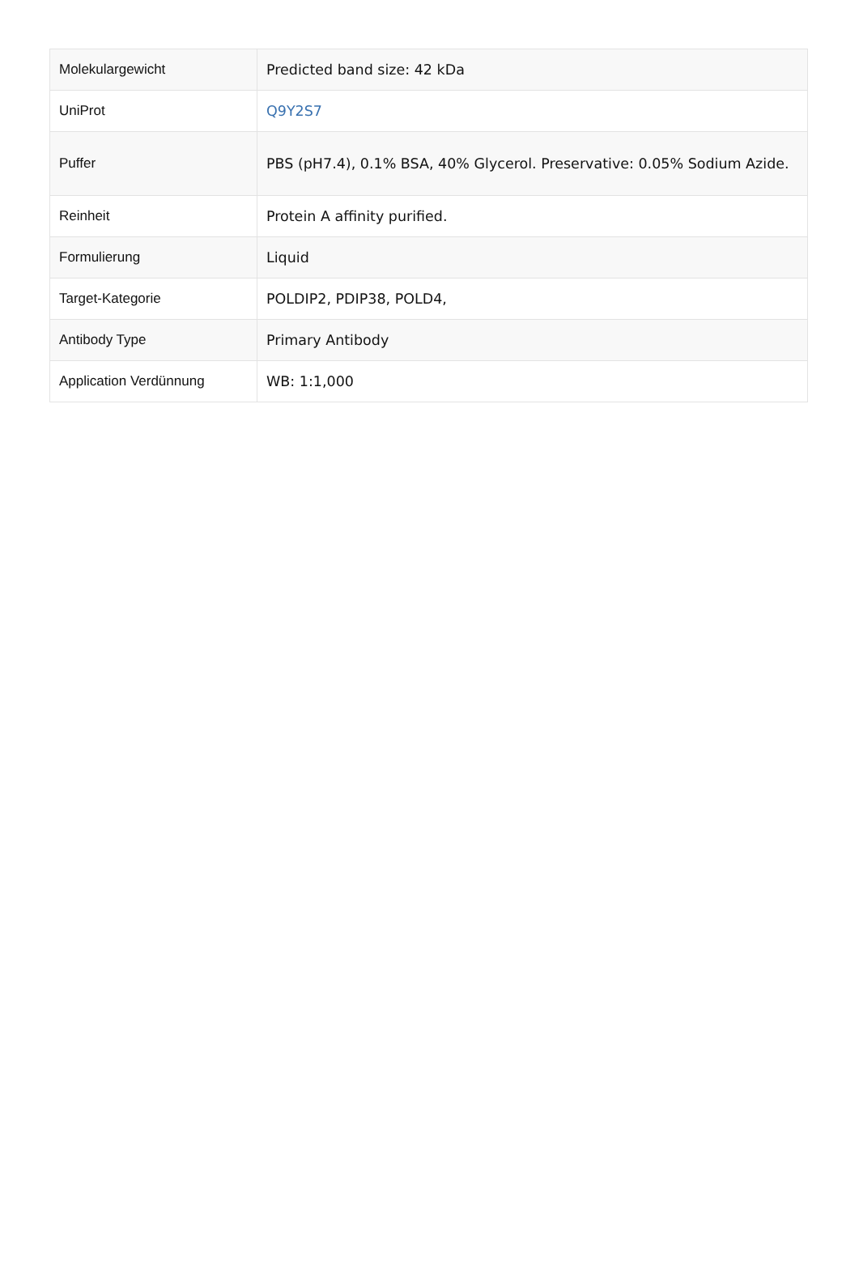| Molekulargewicht | Predicted band size: 42 kDa |
| UniProt | Q9Y2S7 |
| Puffer | PBS (pH7.4), 0.1% BSA, 40% Glycerol. Preservative: 0.05% Sodium Azide. |
| Reinheit | Protein A affinity purified. |
| Formulierung | Liquid |
| Target-Kategorie | POLDIP2, PDIP38, POLD4, |
| Antibody Type | Primary Antibody |
| Application Verdünnung | WB: 1:1,000 |